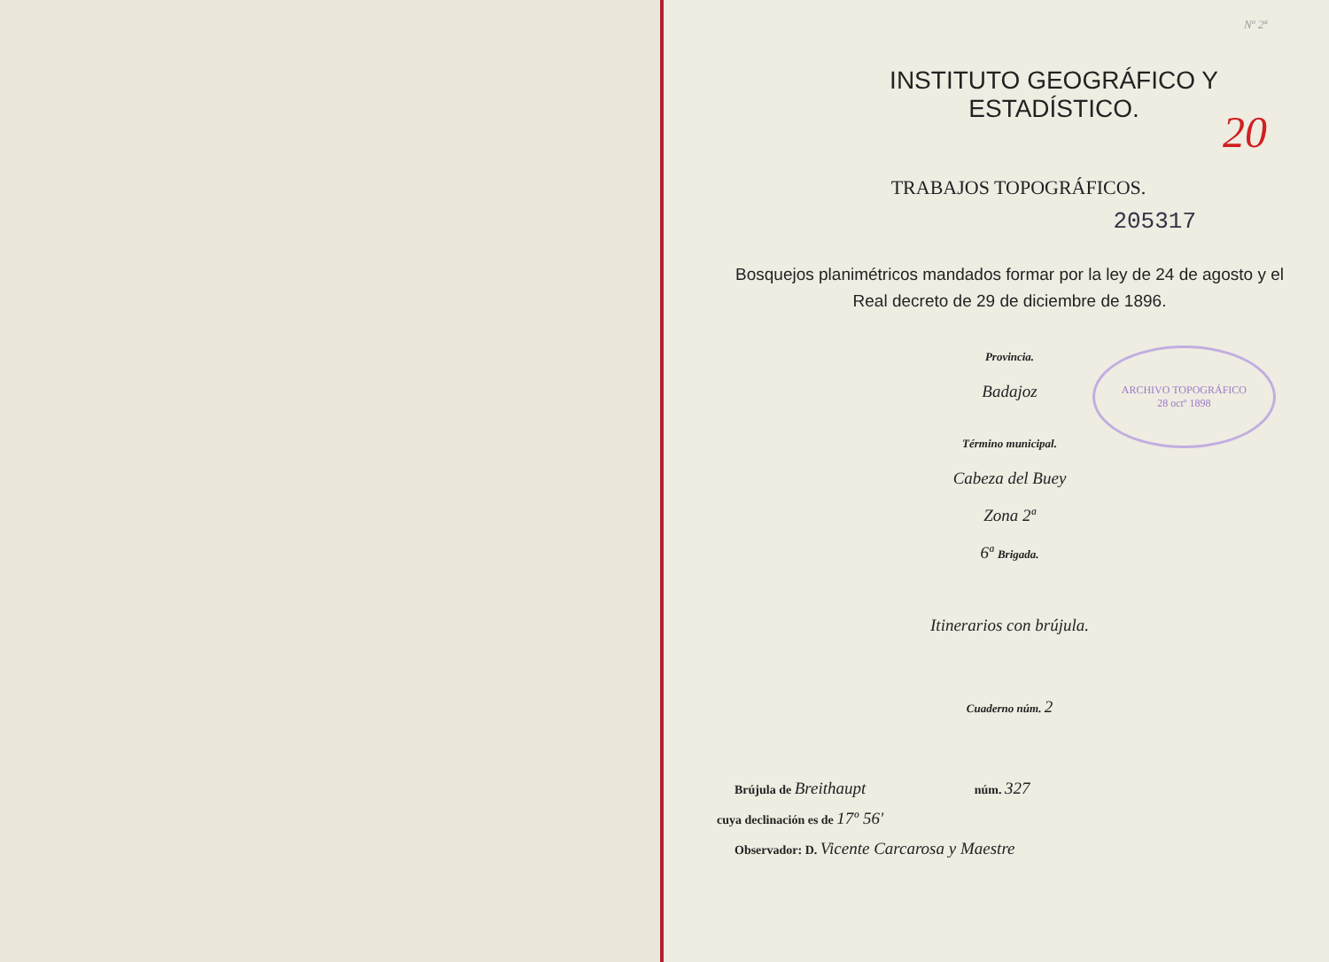Nº 2ª
INSTITUTO GEOGRÁFICO Y ESTADÍSTICO.
20
TRABAJOS TOPOGRÁFICOS.
205317
Bosquejos planimétricos mandados formar por la ley de 24 de agosto y el Real decreto de 29 de diciembre de 1896.
Provincia.
Badajoz
ARCHIVO TOPOGRÁFICO
28 octº 1898
Término municipal.
Cabeza del Buey
Zona 2ª
6ª Brigada.
Itinerarios con brújula.
Cuaderno núm. 2
Brújula de Breithaupt núm. 327
cuya declinación es de 17º 56'
Observador: D. Vicente Carcarosa y Maestre